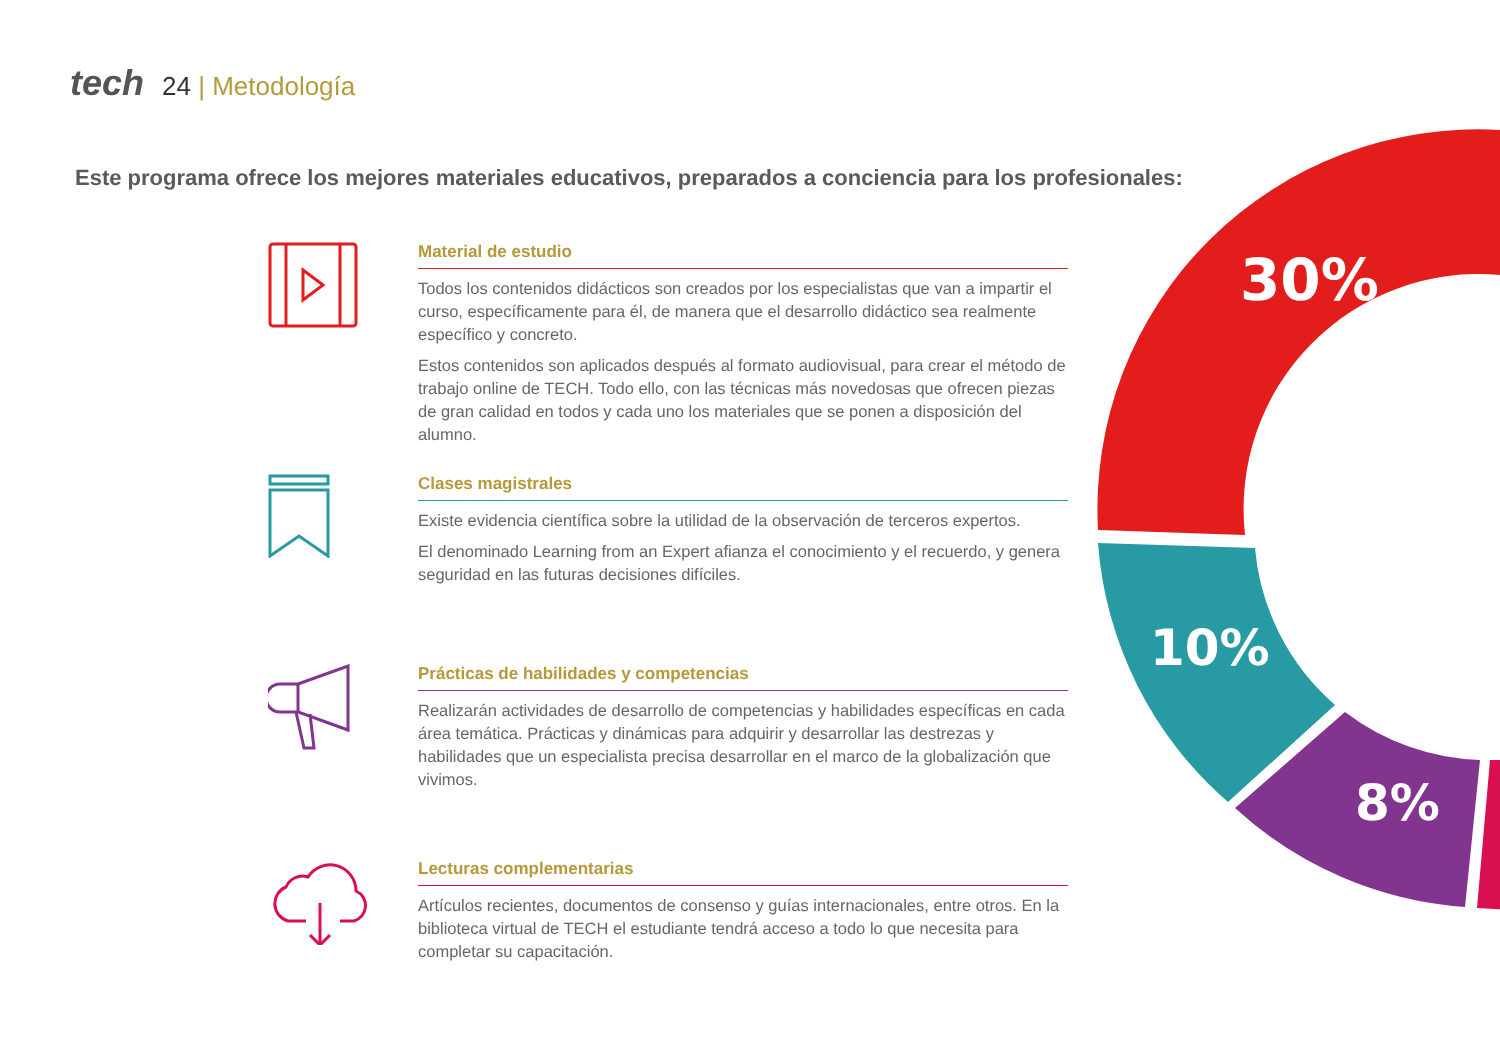tech 24 | Metodología
Este programa ofrece los mejores materiales educativos, preparados a conciencia para los profesionales:
30%
10%
8%
Material de estudio
Todos los contenidos didácticos son creados por los especialistas que van a impartir el curso, específicamente para él, de manera que el desarrollo didáctico sea realmente específico y concreto.
Estos contenidos son aplicados después al formato audiovisual, para crear el método de trabajo online de TECH. Todo ello, con las técnicas más novedosas que ofrecen piezas de gran calidad en todos y cada uno los materiales que se ponen a disposición del alumno.
Clases magistrales
Existe evidencia científica sobre la utilidad de la observación de terceros expertos.
El denominado Learning from an Expert afianza el conocimiento y el recuerdo, y genera seguridad en las futuras decisiones difíciles.
Prácticas de habilidades y competencias
Realizarán actividades de desarrollo de competencias y habilidades específicas en cada área temática. Prácticas y dinámicas para adquirir y desarrollar las destrezas y habilidades que un especialista precisa desarrollar en el marco de la globalización que vivimos.
Lecturas complementarias
Artículos recientes, documentos de consenso y guías internacionales, entre otros. En la biblioteca virtual de TECH el estudiante tendrá acceso a todo lo que necesita para completar su capacitación.